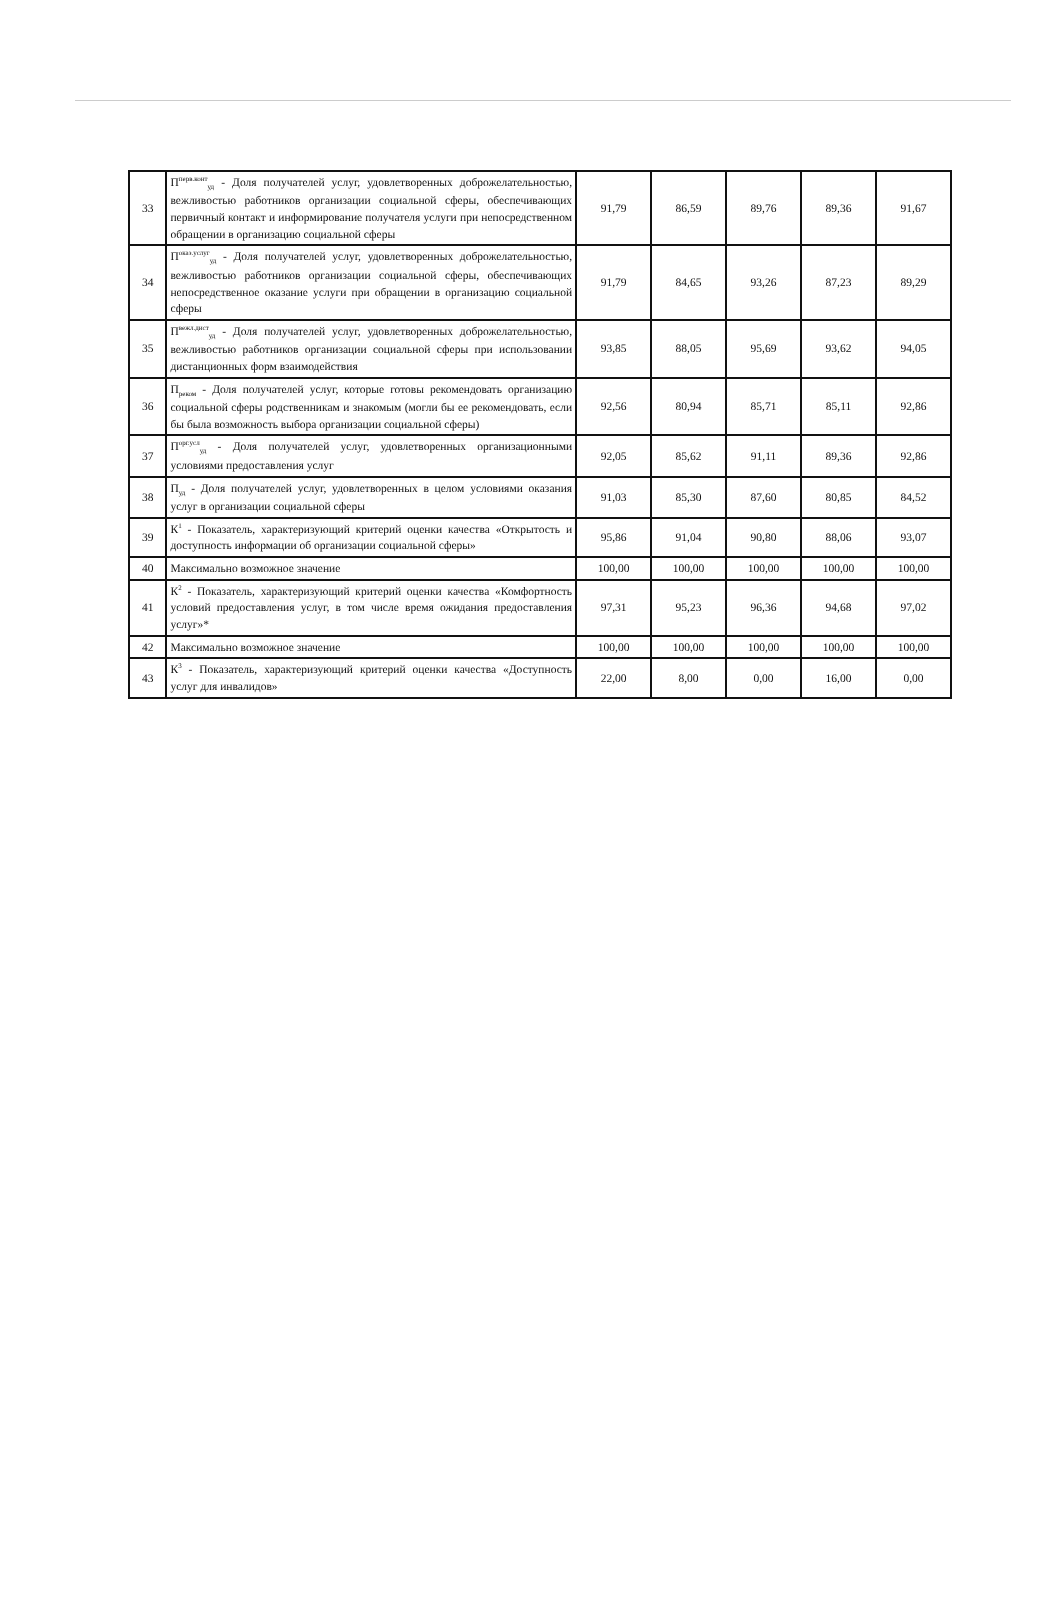| 33 | П<sup>перв.конт</sup><sub>уд</sub> - Доля получателей услуг, удовлетворенных доброжелательностью, вежливостью работников организации социальной сферы, обеспечивающих первичный контакт и информирование получателя услуги при непосредственном обращении в организацию социальной сферы | 91,79 | 86,59 | 89,76 | 89,36 | 91,67 |
| 34 | П<sup>оказ.услуг</sup><sub>уд</sub> - Доля получателей услуг, удовлетворенных доброжелательностью, вежливостью работников организации социальной сферы, обеспечивающих непосредственное оказание услуги при обращении в организацию социальной сферы | 91,79 | 84,65 | 93,26 | 87,23 | 89,29 |
| 35 | П<sup>вежл.дист</sup><sub>уд</sub> - Доля получателей услуг, удовлетворенных доброжелательностью, вежливостью работников организации социальной сферы при использовании дистанционных форм взаимодействия | 93,85 | 88,05 | 95,69 | 93,62 | 94,05 |
| 36 | П<sub>реком</sub> - Доля получателей услуг, которые готовы рекомендовать организацию социальной сферы родственникам и знакомым (могли бы ее рекомендовать, если бы была возможность выбора организации социальной сферы) | 92,56 | 80,94 | 85,71 | 85,11 | 92,86 |
| 37 | П<sup>орг.усл</sup><sub>уд</sub> - Доля получателей услуг, удовлетворенных организационными условиями предоставления услуг | 92,05 | 85,62 | 91,11 | 89,36 | 92,86 |
| 38 | П<sub>уд</sub> - Доля получателей услуг, удовлетворенных в целом условиями оказания услуг в организации социальной сферы | 91,03 | 85,30 | 87,60 | 80,85 | 84,52 |
| 39 | К<sup>1</sup> - Показатель, характеризующий критерий оценки качества «Открытость и доступность информации об организации социальной сферы» | 95,86 | 91,04 | 90,80 | 88,06 | 93,07 |
| 40 | Максимально возможное значение | 100,00 | 100,00 | 100,00 | 100,00 | 100,00 |
| 41 | К<sup>2</sup> - Показатель, характеризующий критерий оценки качества «Комфортность условий предоставления услуг, в том числе время ожидания предоставления услуг»* | 97,31 | 95,23 | 96,36 | 94,68 | 97,02 |
| 42 | Максимально возможное значение | 100,00 | 100,00 | 100,00 | 100,00 | 100,00 |
| 43 | К<sup>3</sup> - Показатель, характеризующий критерий оценки качества «Доступность услуг для инвалидов» | 22,00 | 8,00 | 0,00 | 16,00 | 0,00 |